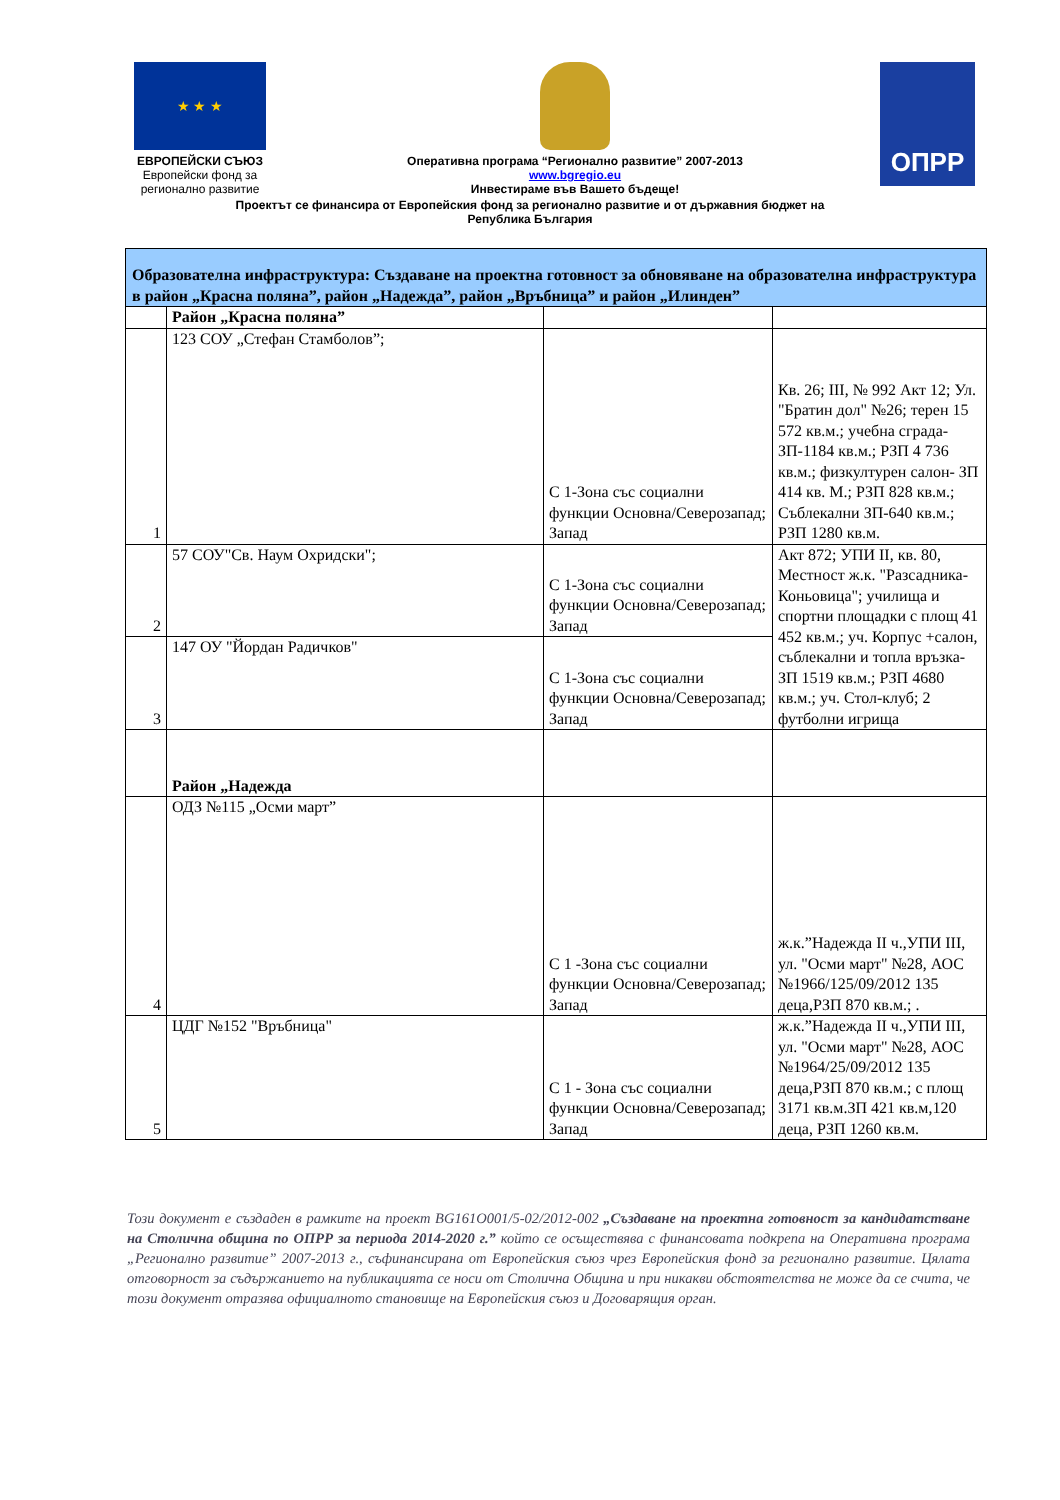★ ★ ★
ЕВРОПЕЙСКИ СЪЮЗ
Европейски фонд за регионално развитие
Оперативна програма “Регионално развитие” 2007-2013
www.bgregio.eu
Инвестираме във Вашето бъдеще!
ОПРР
Проектът се финансира от Европейския фонд за регионално развитие и от държавния бюджет на
Република България
| Образователна инфраструктура: Създаване на проектна готовност за обновяване на образователна инфраструктура в район „Красна поляна”, район „Надежда”, район „Връбница” и район „Илинден” | | | |
| | Район „Красна поляна” | | |
| 1 | 123 СОУ „Стефан Стамболов”; | С 1-Зона със социални функции Основна/Северозапад; Запад | Кв. 26; III, № 992 Акт 12; Ул. "Братин дол" №26; терен 15 572 кв.м.; учебна сграда- ЗП-1184 кв.м.; РЗП 4 736 кв.м.; физкултурен салон- ЗП 414 кв. М.; РЗП 828 кв.м.; Съблекални ЗП-640 кв.м.; РЗП 1280 кв.м. |
| 2 | 57 СОУ"Св. Наум Охридски"; | С 1-Зона със социални функции Основна/Северозапад; Запад | Акт 872; УПИ II, кв. 80, Местност ж.к. "Разсадника-Коньовица"; училища и спортни площадки с площ 41 452 кв.м.; уч. Корпус +салон, съблекални и топла връзка- ЗП 1519 кв.м.; РЗП 4680 кв.м.; уч. Стол-клуб; 2 футболни игрища |
| 3 | 147 ОУ "Йордан Радичков" | С 1-Зона със социални функции Основна/Северозапад; Запад | |
| | Район „Надежда | | |
| 4 | ОДЗ №115 „Осми март” | С 1 -Зона със социални функции Основна/Северозапад; Запад | ж.к.”Надежда II ч.,УПИ III, ул. "Осми март" №28, АОС №1966/125/09/2012 135 деца,РЗП 870 кв.м.; . |
| 5 | ЦДГ №152 "Връбница" | С 1 - Зона със социални функции Основна/Северозапад; Запад | ж.к.”Надежда II ч.,УПИ III, ул. "Осми март" №28, АОС №1964/25/09/2012 135 деца,РЗП 870 кв.м.; с площ 3171 кв.м.ЗП 421 кв.м,120 деца, РЗП 1260 кв.м. |
Този документ е създаден в рамките на проект BG161O001/5-02/2012-002 „Създаване на проектна готовност за кандидатстване на Столична община по ОПРР за периода 2014-2020 г.” който се осъществява с финансовата подкрепа на Оперативна програма „Регионално развитие” 2007-2013 г., съфинансирана от Европейския съюз чрез Европейския фонд за регионално развитие. Цялата отговорност за съдържанието на публикацията се носи от Столична Община и при никакви обстоятелства не може да се счита, че този документ отразява официалното становище на Европейския съюз и Договарящия орган.